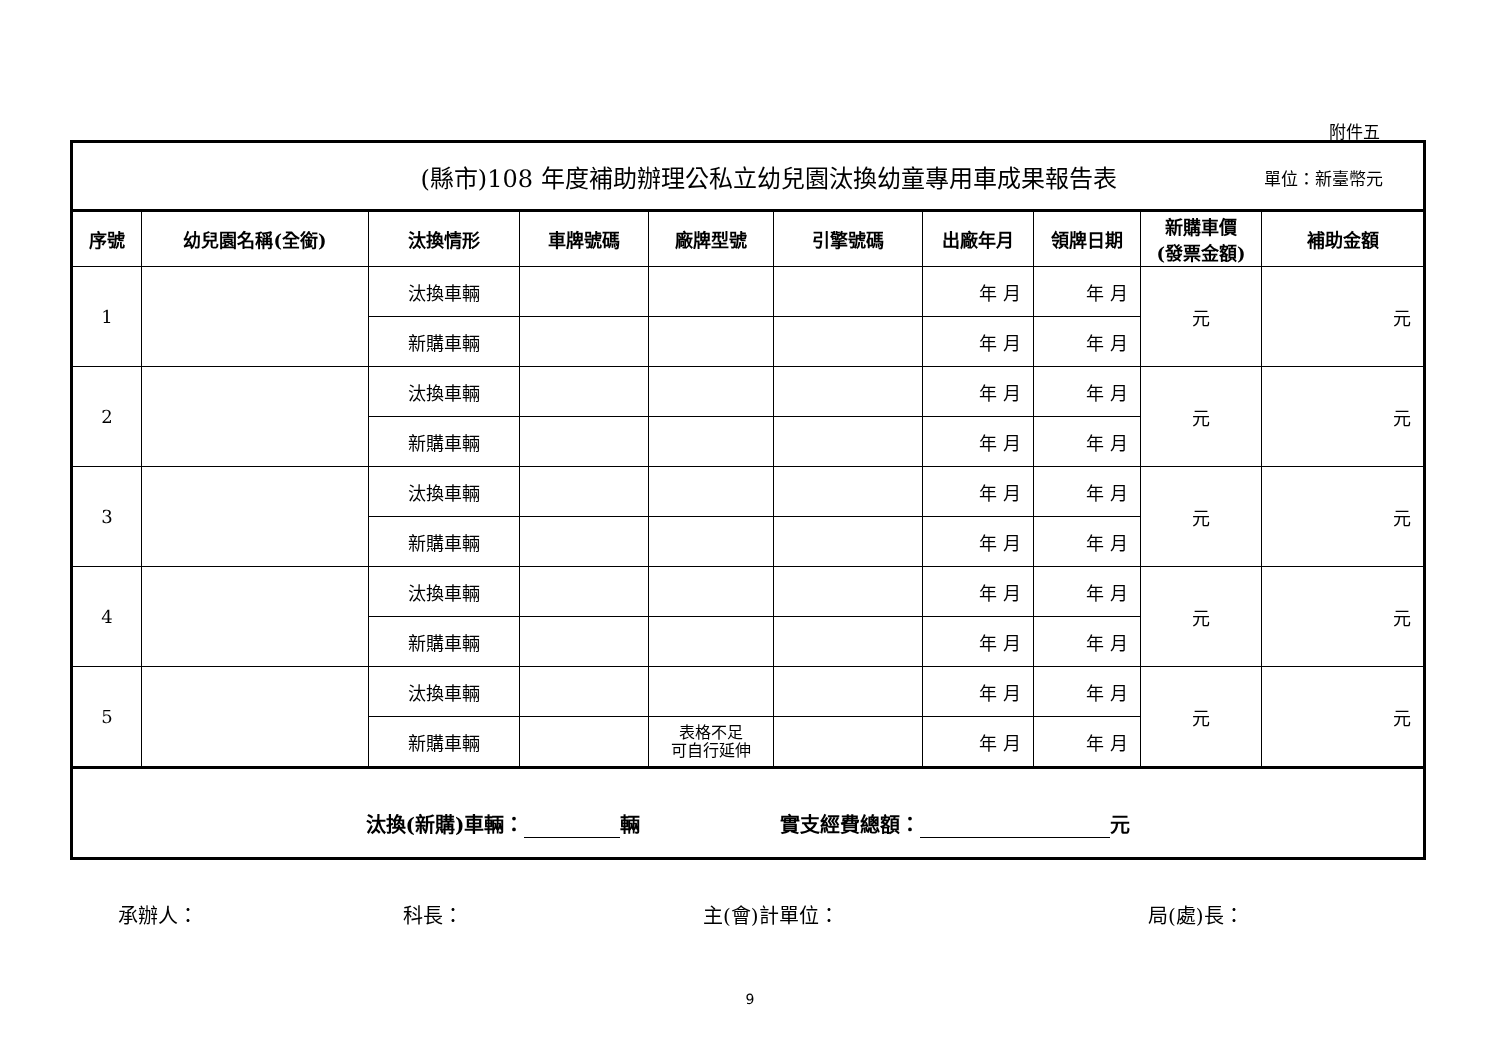附件五
| (縣市)108 年度補助辦理公私立幼兒園汰換幼童專用車成果報告表 單位：新臺幣元 | | | | | | | | | |
| 序號 | 幼兒園名稱(全銜) | 汰換情形 | 車牌號碼 | 廠牌型號 | 引擎號碼 | 出廠年月 | 領牌日期 | 新購車價 (發票金額) | 補助金額 |
| 1 | | 汰換車輛 | | | | 年 月 | 年 月 | 元 | 元 |
| | | 新購車輛 | | | | 年 月 | 年 月 | | |
| 2 | | 汰換車輛 | | | | 年 月 | 年 月 | 元 | 元 |
| | | 新購車輛 | | | | 年 月 | 年 月 | | |
| 3 | | 汰換車輛 | | | | 年 月 | 年 月 | 元 | 元 |
| | | 新購車輛 | | | | 年 月 | 年 月 | | |
| 4 | | 汰換車輛 | | | | 年 月 | 年 月 | 元 | 元 |
| | | 新購車輛 | | | | 年 月 | 年 月 | | |
| 5 | | 汰換車輛 | | | | 年 月 | 年 月 | 元 | 元 |
| | | 新購車輛 | | 表格不足 可自行延伸 | | 年 月 | 年 月 | | |
| 汰換(新購)車輛： 輛 實支經費總額： 元 | | | | | | | | | |
承辦人： 科長： 主(會)計單位： 局(處)長：
9